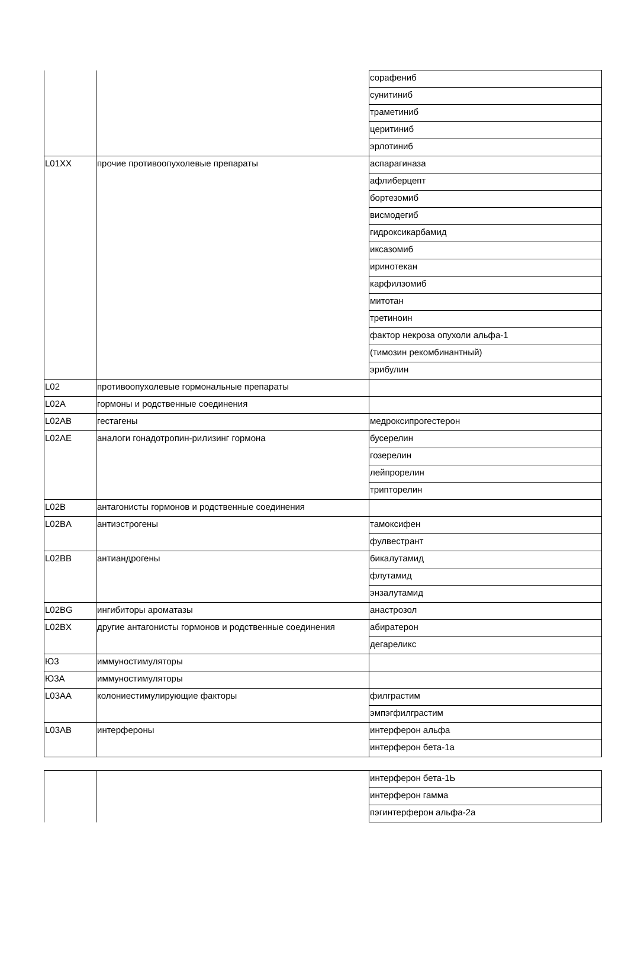| | | сорафениб |
| | | сунитиниб |
| | | траметиниб |
| | | церитиниб |
| | | эрлотиниб |
| L01XX | прочие противоопухолевые препараты | аспарагиназа |
| | | афлиберцепт |
| | | бортезомиб |
| | | висмодегиб |
| | | гидроксикарбамид |
| | | иксазомиб |
| | | иринотекан |
| | | карфилзомиб |
| | | митотан |
| | | третиноин |
| | | фактор некроза опухоли альфа-1 |
| | | (тимозин рекомбинантный) |
| | | эрибулин |
| L02 | противоопухолевые гормональные препараты | |
| L02A | гормоны и родственные соединения | |
| L02AB | гестагены | медроксипрогестерон |
| L02AE | аналоги гонадотропин-рилизинг гормона | бусерелин |
| | | гозерелин |
| | | лейпрорелин |
| | | трипторелин |
| L02B | антагонисты гормонов и родственные соединения | |
| L02BA | антиэстрогены | тамоксифен |
| | | фулвестрант |
| L02BB | антиандрогены | бикалутамид |
| | | флутамид |
| | | энзалутамид |
| L02BG | ингибиторы ароматазы | анастрозол |
| L02BX | другие антагонисты гормонов и родственные соединения | абиратерон |
| | | дегареликс |
| Ю3 | иммуностимуляторы | |
| Ю3А | иммуностимуляторы | |
| L03AA | колониестимулирующие факторы | филграстим |
| | | эмпэгфилграстим |
| L03AB | интерфероны | интерферон альфа |
| | | интерферон бета-1а |
| | | интерферон бета-1Ь |
| | | интерферон гамма |
| | | пэгинтерферон альфа-2а |